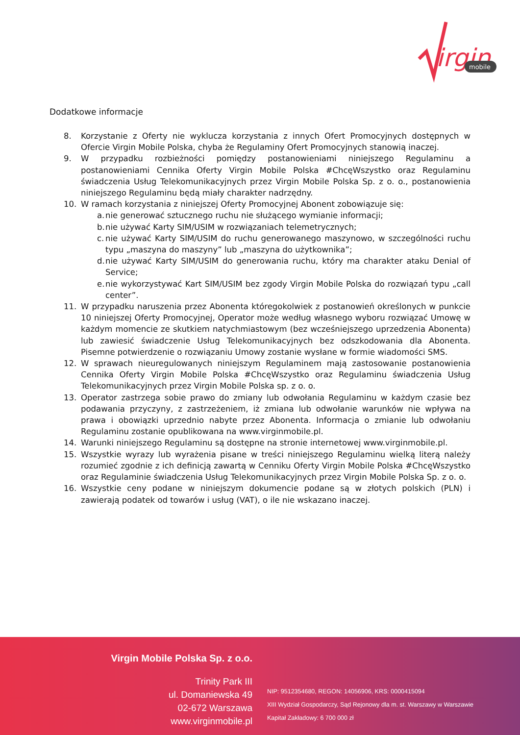irgin
mobile
Dodatkowe informacje
8. Korzystanie z Oferty nie wyklucza korzystania z innych Ofert Promocyjnych dostępnych w Ofercie Virgin Mobile Polska, chyba że Regulaminy Ofert Promocyjnych stanowią inaczej.
9. W przypadku rozbieżności pomiędzy postanowieniami niniejszego Regulaminu a postanowieniami Cennika Oferty Virgin Mobile Polska #ChcęWszystko oraz Regulaminu świadczenia Usług Telekomunikacyjnych przez Virgin Mobile Polska Sp. z o. o., postanowienia niniejszego Regulaminu będą miały charakter nadrzędny.
10. W ramach korzystania z niniejszej Oferty Promocyjnej Abonent zobowiązuje się:
a. nie generować sztucznego ruchu nie służącego wymianie informacji;
b. nie używać Karty SIM/USIM w rozwiązaniach telemetrycznych;
c. nie używać Karty SIM/USIM do ruchu generowanego maszynowo, w szczególności ruchu typu „maszyna do maszyny” lub „maszyna do użytkownika”;
d. nie używać Karty SIM/USIM do generowania ruchu, który ma charakter ataku Denial of Service;
e. nie wykorzystywać Kart SIM/USIM bez zgody Virgin Mobile Polska do rozwiązań typu „call center”.
11. W przypadku naruszenia przez Abonenta któregokolwiek z postanowień określonych w punkcie 10 niniejszej Oferty Promocyjnej, Operator może według własnego wyboru rozwiązać Umowę w każdym momencie ze skutkiem natychmiastowym (bez wcześniejszego uprzedzenia Abonenta) lub zawiesić świadczenie Usług Telekomunikacyjnych bez odszkodowania dla Abonenta. Pisemne potwierdzenie o rozwiązaniu Umowy zostanie wysłane w formie wiadomości SMS.
12. W sprawach nieuregulowanych niniejszym Regulaminem mają zastosowanie postanowienia Cennika Oferty Virgin Mobile Polska #ChcęWszystko oraz Regulaminu świadczenia Usług Telekomunikacyjnych przez Virgin Mobile Polska sp. z o. o.
13. Operator zastrzega sobie prawo do zmiany lub odwołania Regulaminu w każdym czasie bez podawania przyczyny, z zastrzeżeniem, iż zmiana lub odwołanie warunków nie wpływa na prawa i obowiązki uprzednio nabyte przez Abonenta. Informacja o zmianie lub odwołaniu Regulaminu zostanie opublikowana na www.virginmobile.pl.
14. Warunki niniejszego Regulaminu są dostępne na stronie internetowej www.virginmobile.pl.
15. Wszystkie wyrazy lub wyrażenia pisane w treści niniejszego Regulaminu wielką literą należy rozumieć zgodnie z ich definicją zawartą w Cenniku Oferty Virgin Mobile Polska #ChcęWszystko oraz Regulaminie świadczenia Usług Telekomunikacyjnych przez Virgin Mobile Polska Sp. z o. o.
16. Wszystkie ceny podane w niniejszym dokumencie podane są w złotych polskich (PLN) i zawierają podatek od towarów i usług (VAT), o ile nie wskazano inaczej.
Virgin Mobile Polska Sp. z o.o.
Trinity Park III
ul. Domaniewska 49
02-672 Warszawa
www.virginmobile.pl
NIP: 9512354680, REGON: 14056906, KRS: 0000415094
XIII Wydział Gospodarczy, Sąd Rejonowy dla m. st. Warszawy w Warszawie
Kapitał Zakładowy: 6 700 000 zł